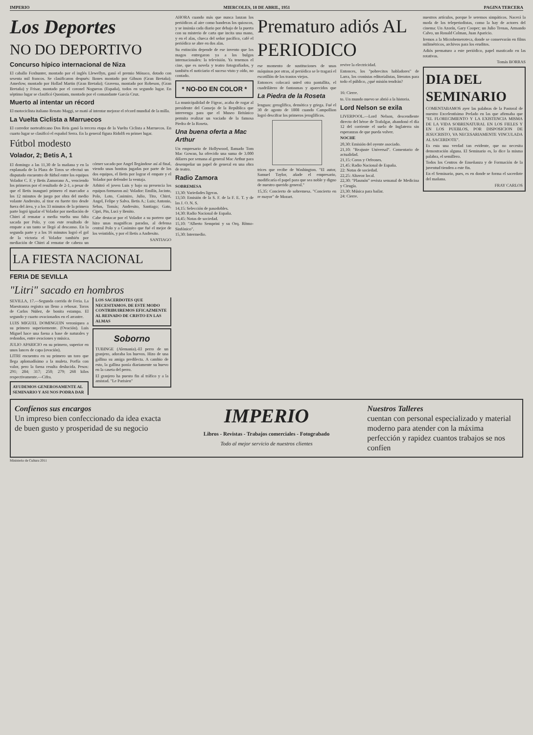IMPERIO MIERCOLES, 18 DE ABRIL, 1951 PAGINA TERCERA
Los Deportes
NO DO DEPORTIVO
Concurso hípico internacional de Niza
El caballo Foxhunter, montado por el inglés Llewellyn, ganó el premio Mónaco, dotado con sesenta mil francos. Se clasificaron después: Bones montado por Gibson (Gran Bretaña); Amerlow, montado por Hollad Martin (Gran Bretaña); Gravena, montado por Robeson, (Gran Bretaña) y Frisar, montado por el coronel Nogueras (España), todos en segundo lugar. En séptimo lugar se clasificó Quoniam, montado por el comandante García Cruz.
Muerto al intentar un récord
El motociclista italiano Renato Maggi, se mató al intentar mejorar el récord mundial de la milla.
La Vuelta Ciclista a Marruecos
El corredor norteafricano Dos Reis ganó la tercera etapa de la Vuelta Ciclista a Marruecos. En cuarto lugar se clasificó el español Serra. En la general figura Ridolfi en primer lugar.
Fútbol modesto
Volador, 2; Betis A, 1
El domingo a las 11,30 de la mañana y en la explanada de la Plaza de Toros se efectuó un disputado encuentro de fútbol entre los equipos Volador C. F. y Betis Zamorano A., venciendo los primeros por el resultado de 2-1, a pesar de que el Betis inauguró primero el marcador a los 12 minutos de juego por obra del medio volante Andresito, al tirar en fuerte tiro desde fuera del área, y a los 33 minutos de la primera parte logró igualar el Volador por mediación de Chirri al rematar a media vuelta una falta sacada por Polo, y con este resultado de empate a un tanto se llegó al descanso. En la segunda parte y a los 16 minutos logró el gol de la victoria el Volador también por mediación de Chirri al rematar de cabeza un córner sacado por Angel llegándose así al final, viendo unas bonitas jugadas por parte de los dos equipos, el Betis por lograr el empate y el Volador por defender la ventaja.
Arbitró el joven Luis y bajo su presencia los equipos formaron así: Volador: Emilín, Jacinto, Polo, Loto, Casimiro, Julio, Tito, Chirri, Angel, Felipe y Salva. Betis A.: Luis; Antonio, Sebas, Tomás; Andresito, Santiago; Gato, Cipri, Pin, Luci y Benito.
Cabe destacar por el Volador a su portero que hizo unas magníficas paradas, al defensa central Polo y a Casimiro que fué el mejor de los veintidós, y por el Betis a Andresito.
SANTIAGO
LA FIESTA NACIONAL
FERIA DE SEVILLA
"Litri" sacado en hombros
SEVILLA, 17.—Segunda corrida de Feria. La Maestranza registra un lleno a rebosar. Toros de Carlos Núñez, de bonita estampa. El segundo y cuarto ovacionados en el arrastre.
LUIS MIGUEL DOMINGUIN veroniquea a su primero superiormente. (Ovación). Luis Miguel hace una faena a base de naturales y redondos, entre ovaciones y música.
JULIO APARICIO en su primero, superior en unos lances de capa (ovación).
LITRI encuentra en su primero un toro que llega aplomadísimo a la muleta. Porfía con valor, pero la faena resulta deslucida. Pesos: 291; 284; 317; 250; 279; 268 kilos respectivamente.—Cifra.
AYUDEMOS GENEROSAMENTE AL SEMINARIO Y ASI NOS PODRA DAR LOS SACERDOTES QUE NECESITAMOS. DE ESTE MODO CONTRIBUIREMOS EFICAZMENTE AL REINADO DE CRISTO EN LAS ALMAS
Soborno
TUBINGE (Alemania).-El perro de un granjero, adoraba los huevos. Hizo de una gallina su amiga predilecta. A cambio de esto, la gallina ponía diariamente su huevo en la caseta del perro.
El granjero ha puesto fin al tráfico y a la amistad. "Le Parisien"
AHORA cuando más que nunca lanzan los periódicos al aire como banderas los quioscos, y se insinúa cada diario por debajo de la puerta con su misterio de carta que incita una mano, y en el alas, clueca del señor pacífico, café el periódico se abre en dos alas.
Su extinción depende de ese invento que los magos entregaron ya a los bulgos internacionales: la televisión. Ya tenemos el cine, que es novela y teatro fotografiados, y también el noticiario el suceso visto y oído, no contado.
* NO-DO EN COLOR *
La municipalidad de Figeac, acaba de rogar al presidente del Consejo de la República que intervenga para que el Museo Británico permita realizar un vaciado de la famosa Piedra de la Roseta.
Una buena oferta a Mac Arthur
Un empresario de Hollywood, llamado Tom Mac Gowan, ha ofrecido una suma de 3.000 dólares por semana al general Mac Arthur para desempeñar un papel de general en una obra de teatro.
Radio Zamora
SOBREMESA
13,30: Variedades ligeras.
13,50: Emisión de la S. F. de la F. E. T. y de las J. O. N. S.
14,15: Selección de pasodobles.
14,30: Radio Nacional de España.
14,45: Notas de sociedad.
15,10: "Alberto Semprini y su Orq. Rítmo-Sinfónico".
15,30: Intermedio.
Prematuro adiós AL PERIODICO
ese momento de sustituciones de unas máquinas por otras, al periódico se le tragará el escotillón de los trastos viejos.
Entonces colocará usted otra pantallita, el cuadrilátero de fantasmas y aparecidos que revive la electricidad.
Entonces, los "pobrecitos habladores" de Larra, los cronistas editorialistas, literatos para todo el público, ¿qué misión tendrán?
La Piedra de la Roseta
lenguas: geroglífica, demótica y griega. Fué el 30 de agosto de 1808 cuando Campollion logró descifrar los primeros jeroglíficos.
trices que recibe de Washington. "El autor, Samuel Taylor, añade el empresario, modificaría el papel para que sea noble y digno de nuestro querido general."
15,35: Concierto de sobremesa. "Concierto en re mayor" de Mozart.
16: Cierre.
to. Un mundo nuevo se abrió a la historia.
Lord Nelson se exila
LIVERPOOL.—Lord Nelson, descendiente directo del héroe de Trafalgar, abandonó el día 12 del corriente el suelo de Inglaterra sin esperanzas de que pueda volver.
NOCHE
20,30: Emisión del oyente asociado.
21,10: "Reajuste Universal". Comentario de actualidad.
21,15: Coros y Orfeones.
21,45: Radio Nacional de España.
22: Notas de sociedad.
22,25: Altavoz local.
22,30: "Plasmón" revista semanal de Medicina y Cirugía.
23,30: Música para bailar.
24: Cierre.
nuestros artículos, porque le seremos simpáticos. Nacerá la moda de los teleperiodistas, como la hay de actores del cinema: Un Azorín, Gary Cooper; un Julio Trenas, Armando Calvo, un Ronald Colman, Juan Aparicio.
Iremos a la Microhemeroteca, donde se conservarán en films milimétricos, archivos para los eruditos.
Adiós prematuro a este periódico, papel masticado en las rotativas.
Tomás BORRAS
DIA DEL SEMINARIO
COMENTABAMOS ayer las palabras de la Pastoral de nuestro Excelentísimo Prelado en las que afirmaba que "EL FLORECIMIENTO Y LA EXISTENCIA MISMA DE LA VIDA SOBRENATURAL EN LOS FIELES Y EN LOS PUEBLOS, POR DISPOSICION DE JESUCRISTO, VA NECESARIAMENTE VINCULADA AL SACERDOTE".
Es esta una verdad tan evidente, que no necesita demostración alguna. El Seminario es, lo dice la misma palabra, el semillero.
Todos los Centros de Enseñanza y de Formación de la juventud tienden a este fin.
En el Seminario, pues, es en donde se forma el sacerdote del mañana.
FRAY CARLOS
Confíenos sus encargos
Un impreso bien confeccionado da idea exacta de buen gusto y prosperidad de su negocio
IMPERIO
Libros - Revistas - Trabajos comerciales - Fotograbado
Todo al mejor servicio de nuestros clientes
Nuestros Talleres
cuentan con personal especializado y material moderno para atender con la máxima perfección y rapidez cuantos trabajos se nos confíen
Ministerio de Cultura 2011